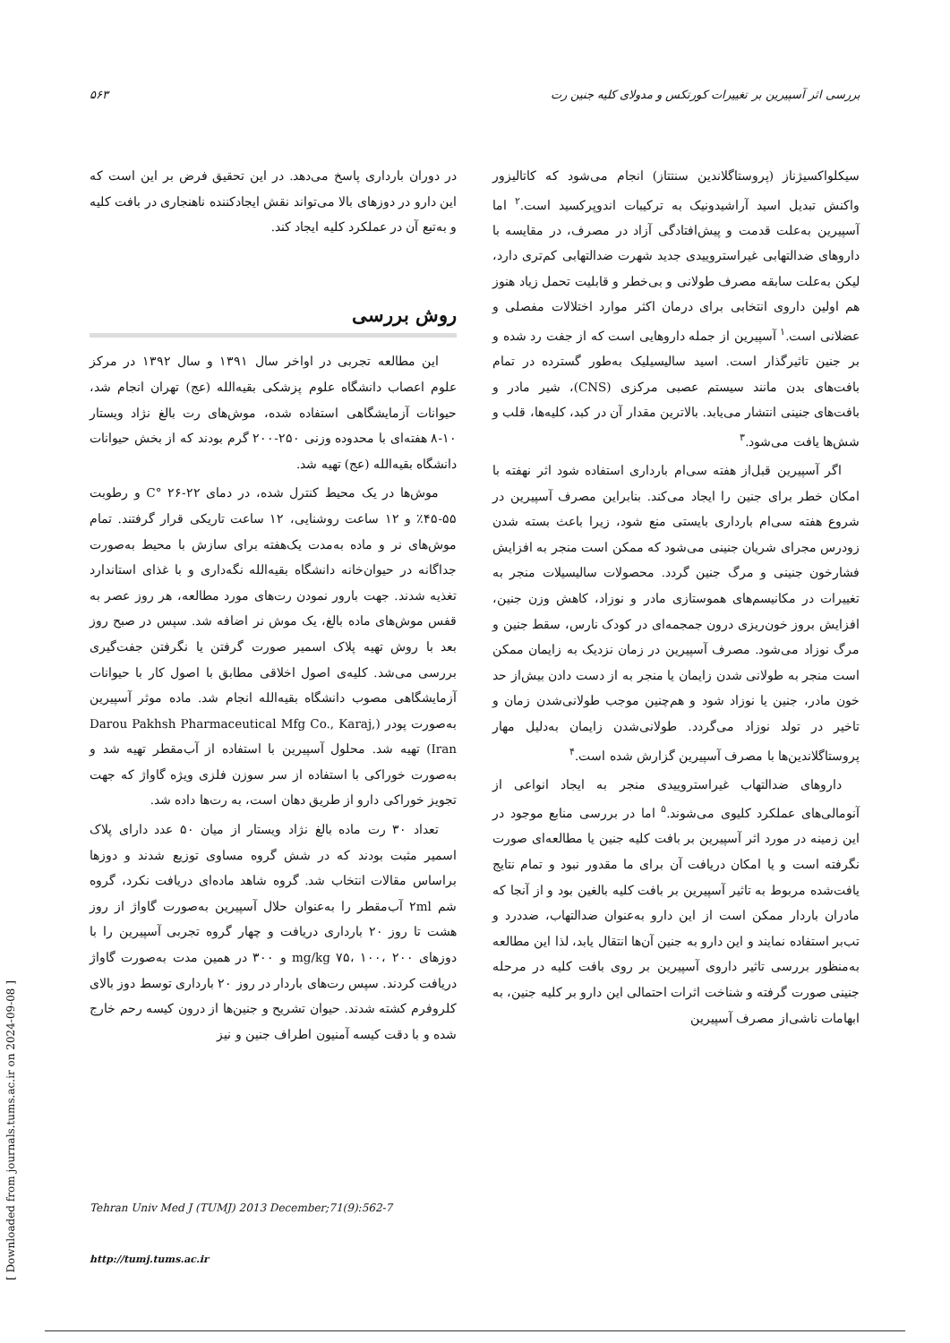بررسی اثر آسپیرین بر تغییرات کورتکس و مدولای کلیه جنین رت ۵۶۳
سیکلواکسیژناز (پروستاگلاندین سنتتاز) انجام می‌شود که کاتالیزور واکنش تبدیل اسید آراشیدونیک به ترکیبات اندوپرکسید است.<sup>۲</sup> اما آسپیرین به‌علت قدمت و پیش‌افتادگی آزاد در مصرف، در مقایسه با داروهای ضدالتهابی غیراستروییدی جدید شهرت ضدالتهابی کم‌تری دارد، لیکن به‌علت سابقه مصرف طولانی و بی‌خطر و قابلیت تحمل زیاد هنوز هم اولین داروی انتخابی برای درمان اکثر موارد اختلالات مفصلی و عضلانی است.<sup>۱</sup> آسپیرین از جمله داروهایی است که از جفت رد شده و بر جنین تاثیرگذار است. اسید سالیسیلیک به‌طور گسترده در تمام بافت‌های بدن مانند سیستم عصبی مرکزی (CNS)، شیر مادر و بافت‌های جنینی انتشار می‌یابد. بالاترین مقدار آن در کبد، کلیه‌ها، قلب و شش‌ها یافت می‌شود.<sup>۳</sup>
اگر آسپیرین قبل‌از هفته سی‌ام بارداری استفاده شود اثر نهفته با امکان خطر برای جنین را ایجاد می‌کند. بنابراین مصرف آسپیرین در شروع هفته سی‌ام بارداری بایستی منع شود، زیرا باعث بسته شدن زودرس مجرای شریان جنینی می‌شود که ممکن است منجر به افزایش فشارخون جنینی و مرگ جنین گردد. محصولات سالیسیلات منجر به تغییرات در مکانیسم‌های هموستازی مادر و نوزاد، کاهش وزن جنین، افزایش بروز خون‌ریزی درون جمجمه‌ای در کودک نارس، سقط جنین و مرگ نوزاد می‌شود. مصرف آسپیرین در زمان نزدیک به زایمان ممکن است منجر به طولانی شدن زایمان یا منجر به از دست دادن بیش‌از حد خون مادر، جنین یا نوزاد شود و هم‌چنین موجب طولانی‌شدن زمان و تاخیر در تولد نوزاد می‌گردد. طولانی‌شدن زایمان به‌دلیل مهار پروستاگلاندین‌ها با مصرف آسپیرین گزارش شده است.<sup>۴</sup>
داروهای ضدالتهاب غیراستروییدی منجر به ایجاد انواعی از آنومالی‌های عملکرد کلیوی می‌شوند.<sup>۵</sup> اما در بررسی منابع موجود در این زمینه در مورد اثر آسپیرین بر بافت کلیه جنین یا مطالعه‌ای صورت نگرفته است و یا امکان دریافت آن برای ما مقدور نبود و تمام نتایج یافت‌شده مربوط به تاثیر آسپیرین بر بافت کلیه بالغین بود و از آنجا که مادران باردار ممکن است از این دارو به‌عنوان ضدالتهاب، ضددرد و تب‌بر استفاده نمایند و این دارو به جنین آن‌ها انتقال یابد، لذا این مطالعه به‌منظور بررسی تاثیر داروی آسپیرین بر روی بافت کلیه در مرحله جنینی صورت گرفته و شناخت اثرات احتمالی این دارو بر کلیه جنین، به ابهامات ناشی‌از مصرف آسپیرین
در دوران بارداری پاسخ می‌دهد. در این تحقیق فرض بر این است که این دارو در دوزهای بالا می‌تواند نقش ایجادکننده ناهنجاری در بافت کلیه و به‌تبع آن در عملکرد کلیه ایجاد کند.
روش بررسی
این مطالعه تجربی در اواخر سال ۱۳۹۱ و سال ۱۳۹۲ در مرکز علوم اعصاب دانشگاه علوم پزشکی بقیه‌الله (عج) تهران انجام شد، حیوانات آزمایشگاهی استفاده شده، موش‌های رت بالغ نژاد ویستار ۱۰-۸ هفته‌ای با محدوده وزنی ۲۵۰-۲۰۰ گرم بودند که از بخش حیوانات دانشگاه بقیه‌الله (عج) تهیه شد.
موش‌ها در یک محیط کنترل شده، در دمای C° ۲۶-۲۲ و رطوبت ۵۵-۴۵٪ و ۱۲ ساعت روشنایی، ۱۲ ساعت تاریکی قرار گرفتند. تمام موش‌های نر و ماده به‌مدت یک‌هفته برای سازش با محیط به‌صورت جداگانه در حیوان‌خانه دانشگاه بقیه‌الله نگه‌داری و با غذای استاندارد تغذیه شدند. جهت بارور نمودن رت‌های مورد مطالعه، هر روز عصر به قفس موش‌های ماده بالغ، یک موش نر اضافه شد. سپس در صبح روز بعد با روش تهیه پلاک اسمیر صورت گرفتن یا نگرفتن جفت‌گیری بررسی می‌شد. کلیه‌ی اصول اخلاقی مطابق با اصول کار با حیوانات آزمایشگاهی مصوب دانشگاه بقیه‌الله انجام شد. ماده موثر آسپیرین به‌صورت پودر (Darou Pakhsh Pharmaceutical Mfg Co., Karaj, Iran) تهیه شد. محلول آسپیرین با استفاده از آب‌مقطر تهیه شد و به‌صورت خوراکی با استفاده از سر سوزن فلزی ویژه گاواژ که جهت تجویز خوراکی دارو از طریق دهان است، به رت‌ها داده شد.
تعداد ۳۰ رت ماده بالغ نژاد ویستار از میان ۵۰ عدد دارای پلاک اسمیر مثبت بودند که در شش گروه مساوی توزیع شدند و دوزها براساس مقالات انتخاب شد. گروه شاهد ماده‌ای دریافت نکرد، گروه شم ۲ml آب‌مقطر را به‌عنوان حلال آسپیرین به‌صورت گاواژ از روز هشت تا روز ۲۰ بارداری دریافت و چهار گروه تجربی آسپیرین را با دوزهای mg/kg ۷۵، ۱۰۰، ۲۰۰ و ۳۰۰ در همین مدت به‌صورت گاواژ دریافت کردند. سپس رت‌های باردار در روز ۲۰ بارداری توسط دوز بالای کلروفرم کشته شدند. حیوان تشریح و جنین‌ها از درون کیسه رحم خارج شده و با دقت کیسه آمنیون اطراف جنین و نیز
Tehran Univ Med J (TUMJ) 2013 December;71(9):562-7
http://tumj.tums.ac.ir
[ Downloaded from journals.tums.ac.ir on 2024-09-08 ]